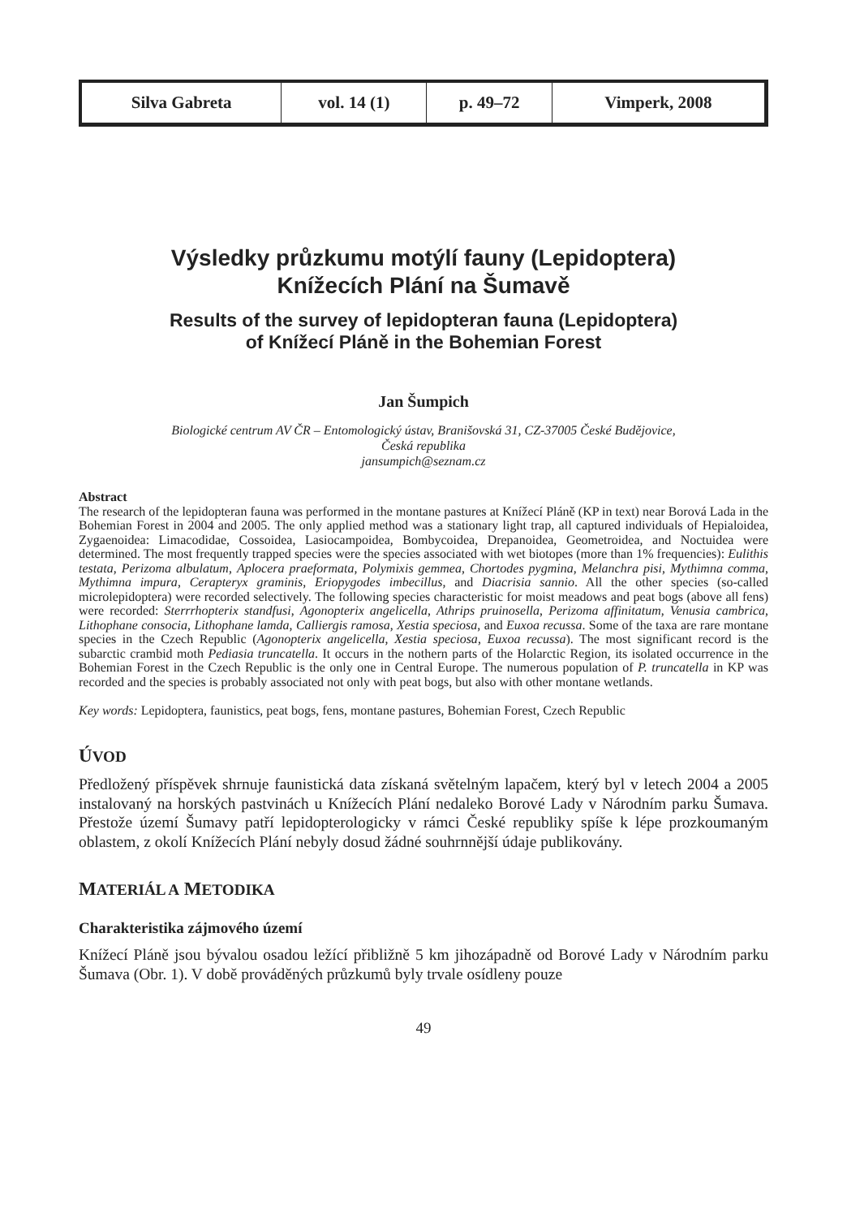| Silva Gabreta | vol. 14 (1) | p. 49–72 | Vimperk, 2008 |
Výsledky průzkumu motýlí fauny (Lepidoptera)
Knížecích Plání na Šumavě
Results of the survey of lepidopteran fauna (Lepidoptera)
of Knížecí Pláně in the Bohemian Forest
Jan Šumpich
Biologické centrum AV ČR – Entomologický ústav, Branišovská 31, CZ-37005 České Budějovice,
Česká republika
jansumpich@seznam.cz
Abstract
The research of the lepidopteran fauna was performed in the montane pastures at Knížecí Pláně (KP in text) near Borová Lada in the Bohemian Forest in 2004 and 2005. The only applied method was a stationary light trap, all captured individuals of Hepialoidea, Zygaenoidea: Limacodidae, Cossoidea, Lasiocampoidea, Bombycoidea, Drepanoidea, Geometroidea, and Noctuidea were determined. The most frequently trapped species were the species associated with wet biotopes (more than 1% frequencies): Eulithis testata, Perizoma albulatum, Aplocera praeformata, Polymixis gemmea, Chortodes pygmina, Melanchra pisi, Mythimna comma, Mythimna impura, Cerapteryx graminis, Eriopygodes imbecillus, and Diacrisia sannio. All the other species (so-called microlepidoptera) were recorded selectively. The following species characteristic for moist meadows and peat bogs (above all fens) were recorded: Sterrrhopterix standfusi, Agonopterix angelicella, Athrips pruinosella, Perizoma affinitatum, Venusia cambrica, Lithophane consocia, Lithophane lamda, Calliergis ramosa, Xestia speciosa, and Euxoa recussa. Some of the taxa are rare montane species in the Czech Republic (Agonopterix angelicella, Xestia speciosa, Euxoa recussa). The most significant record is the subarctic crambid moth Pediasia truncatella. It occurs in the nothern parts of the Holarctic Region, its isolated occurrence in the Bohemian Forest in the Czech Republic is the only one in Central Europe. The numerous population of P. truncatella in KP was recorded and the species is probably associated not only with peat bogs, but also with other montane wetlands.
Key words: Lepidoptera, faunistics, peat bogs, fens, montane pastures, Bohemian Forest, Czech Republic
ÚVOD
Předložený příspěvek shrnuje faunistická data získaná světelným lapačem, který byl v letech 2004 a 2005 instalovaný na horských pastvinách u Knížecích Plání nedaleko Borové Lady v Národním parku Šumava. Přestože území Šumavy patří lepidopterologicky v rámci České republiky spíše k lépe prozkoumaným oblastem, z okolí Knížecích Plání nebyly dosud žádné souhrnnější údaje publikovány.
MATERIÁL A METODIKA
Charakteristika zájmového území
Knížecí Pláně jsou bývalou osadou ležící přibližně 5 km jihozápadně od Borové Lady v Národním parku Šumava (Obr. 1). V době prováděných průzkumů byly trvale osídleny pouze
49